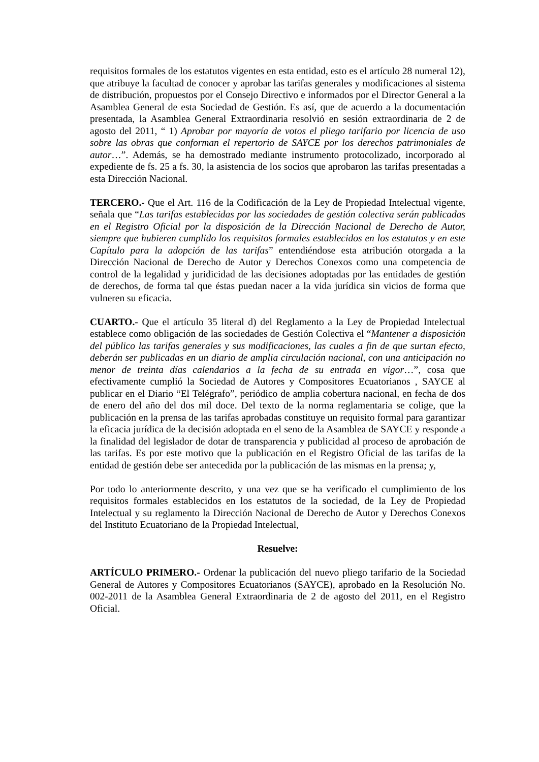requisitos formales de los estatutos vigentes en esta entidad, esto es el artículo 28 numeral 12), que atribuye la facultad de conocer y aprobar las tarifas generales y modificaciones al sistema de distribución, propuestos por el Consejo Directivo e informados por el Director General a la Asamblea General de esta Sociedad de Gestión. Es así, que de acuerdo a la documentación presentada, la Asamblea General Extraordinaria resolvió en sesión extraordinaria de 2 de agosto del 2011, “ 1) Aprobar por mayoría de votos el pliego tarifario por licencia de uso sobre las obras que conforman el repertorio de SAYCE por los derechos patrimoniales de autor…”. Además, se ha demostrado mediante instrumento protocolizado, incorporado al expediente de fs. 25 a fs. 30, la asistencia de los socios que aprobaron las tarifas presentadas a esta Dirección Nacional.
TERCERO.- Que el Art. 116 de la Codificación de la Ley de Propiedad Intelectual vigente, señala que “Las tarifas establecidas por las sociedades de gestión colectiva serán publicadas en el Registro Oficial por la disposición de la Dirección Nacional de Derecho de Autor, siempre que hubieren cumplido los requisitos formales establecidos en los estatutos y en este Capítulo para la adopción de las tarifas” entendiéndose esta atribución otorgada a la Dirección Nacional de Derecho de Autor y Derechos Conexos como una competencia de control de la legalidad y juridicidad de las decisiones adoptadas por las entidades de gestión de derechos, de forma tal que éstas puedan nacer a la vida jurídica sin vicios de forma que vulneren su eficacia.
CUARTO.- Que el artículo 35 literal d) del Reglamento a la Ley de Propiedad Intelectual establece como obligación de las sociedades de Gestión Colectiva el “Mantener a disposición del público las tarifas generales y sus modificaciones, las cuales a fin de que surtan efecto, deberán ser publicadas en un diario de amplia circulación nacional, con una anticipación no menor de treinta días calendarios a la fecha de su entrada en vigor…”, cosa que efectivamente cumplió la Sociedad de Autores y Compositores Ecuatorianos , SAYCE al publicar en el Diario “El Telégrafo”, periódico de amplia cobertura nacional, en fecha de dos de enero del año del dos mil doce. Del texto de la norma reglamentaria se colige, que la publicación en la prensa de las tarifas aprobadas constituye un requisito formal para garantizar la eficacia jurídica de la decisión adoptada en el seno de la Asamblea de SAYCE y responde a la finalidad del legislador de dotar de transparencia y publicidad al proceso de aprobación de las tarifas. Es por este motivo que la publicación en el Registro Oficial de las tarifas de la entidad de gestión debe ser antecedida por la publicación de las mismas en la prensa; y,
Por todo lo anteriormente descrito, y una vez que se ha verificado el cumplimiento de los requisitos formales establecidos en los estatutos de la sociedad, de la Ley de Propiedad Intelectual y su reglamento la Dirección Nacional de Derecho de Autor y Derechos Conexos del Instituto Ecuatoriano de la Propiedad Intelectual,
Resuelve:
ARTÍCULO PRIMERO.- Ordenar la publicación del nuevo pliego tarifario de la Sociedad General de Autores y Compositores Ecuatorianos (SAYCE), aprobado en la Resolución No. 002-2011 de la Asamblea General Extraordinaria de 2 de agosto del 2011, en el Registro Oficial.